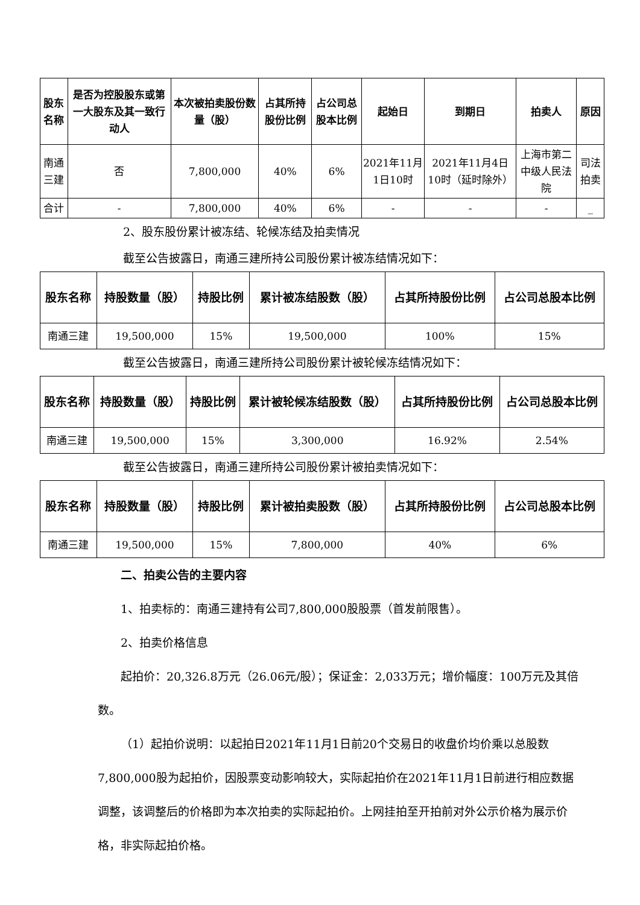| 股东名称 | 是否为控股股东或第一大股东及其一致行动人 | 本次被拍卖股份数量（股） | 占其所持股份比例 | 占公司总股本比例 | 起始日 | 到期日 | 拍卖人 | 原因 |
| --- | --- | --- | --- | --- | --- | --- | --- | --- |
| 南通三建 | 否 | 7,800,000 | 40% | 6% | 2021年11月1日10时 | 2021年11月4日10时（延时除外） | 上海市第二中级人民法院 | 司法拍卖 |
| 合计 | - | 7,800,000 | 40% | 6% | - | - | - | _ |
2、股东股份累计被冻结、轮候冻结及拍卖情况
截至公告披露日，南通三建所持公司股份累计被冻结情况如下：
| 股东名称 | 持股数量（股） | 持股比例 | 累计被冻结股数（股） | 占其所持股份比例 | 占公司总股本比例 |
| --- | --- | --- | --- | --- | --- |
| 南通三建 | 19,500,000 | 15% | 19,500,000 | 100% | 15% |
截至公告披露日，南通三建所持公司股份累计被轮候冻结情况如下：
| 股东名称 | 持股数量（股） | 持股比例 | 累计被轮候冻结股数（股） | 占其所持股份比例 | 占公司总股本比例 |
| --- | --- | --- | --- | --- | --- |
| 南通三建 | 19,500,000 | 15% | 3,300,000 | 16.92% | 2.54% |
截至公告披露日，南通三建所持公司股份累计被拍卖情况如下：
| 股东名称 | 持股数量（股） | 持股比例 | 累计被拍卖股数（股） | 占其所持股份比例 | 占公司总股本比例 |
| --- | --- | --- | --- | --- | --- |
| 南通三建 | 19,500,000 | 15% | 7,800,000 | 40% | 6% |
二、拍卖公告的主要内容
1、拍卖标的：南通三建持有公司7,800,000股股票（首发前限售）。
2、拍卖价格信息
起拍价：20,326.8万元（26.06元/股）；保证金：2,033万元；增价幅度：100万元及其倍数。
（1）起拍价说明：以起拍日2021年11月1日前20个交易日的收盘价均价乘以总股数7,800,000股为起拍价，因股票变动影响较大，实际起拍价在2021年11月1日前进行相应数据调整，该调整后的价格即为本次拍卖的实际起拍价。上网挂拍至开拍前对外公示价格为展示价格，非实际起拍价格。